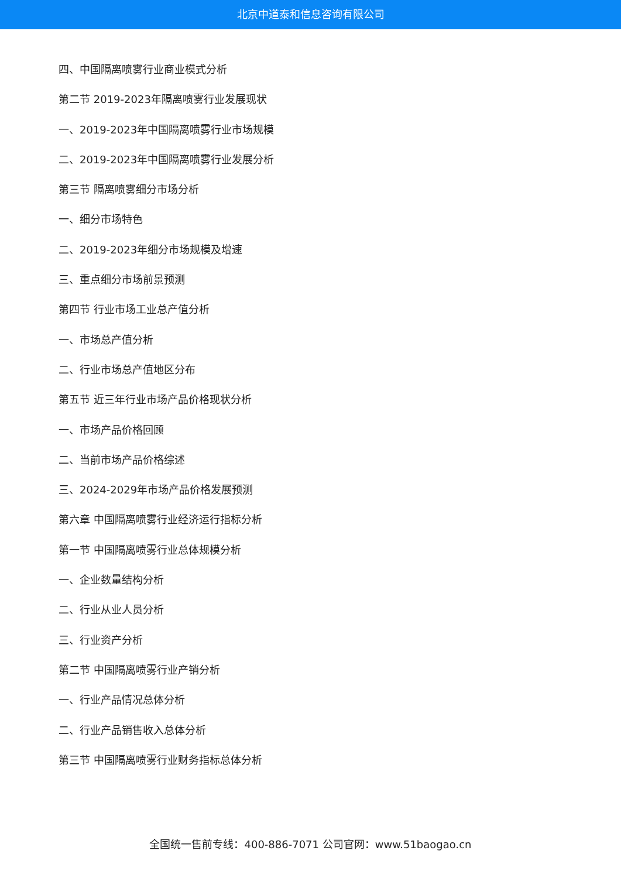北京中道泰和信息咨询有限公司
四、中国隔离喷雾行业商业模式分析
第二节 2019-2023年隔离喷雾行业发展现状
一、2019-2023年中国隔离喷雾行业市场规模
二、2019-2023年中国隔离喷雾行业发展分析
第三节 隔离喷雾细分市场分析
一、细分市场特色
二、2019-2023年细分市场规模及增速
三、重点细分市场前景预测
第四节 行业市场工业总产值分析
一、市场总产值分析
二、行业市场总产值地区分布
第五节 近三年行业市场产品价格现状分析
一、市场产品价格回顾
二、当前市场产品价格综述
三、2024-2029年市场产品价格发展预测
第六章 中国隔离喷雾行业经济运行指标分析
第一节 中国隔离喷雾行业总体规模分析
一、企业数量结构分析
二、行业从业人员分析
三、行业资产分析
第二节 中国隔离喷雾行业产销分析
一、行业产品情况总体分析
二、行业产品销售收入总体分析
第三节 中国隔离喷雾行业财务指标总体分析
全国统一售前专线：400-886-7071 公司官网：www.51baogao.cn